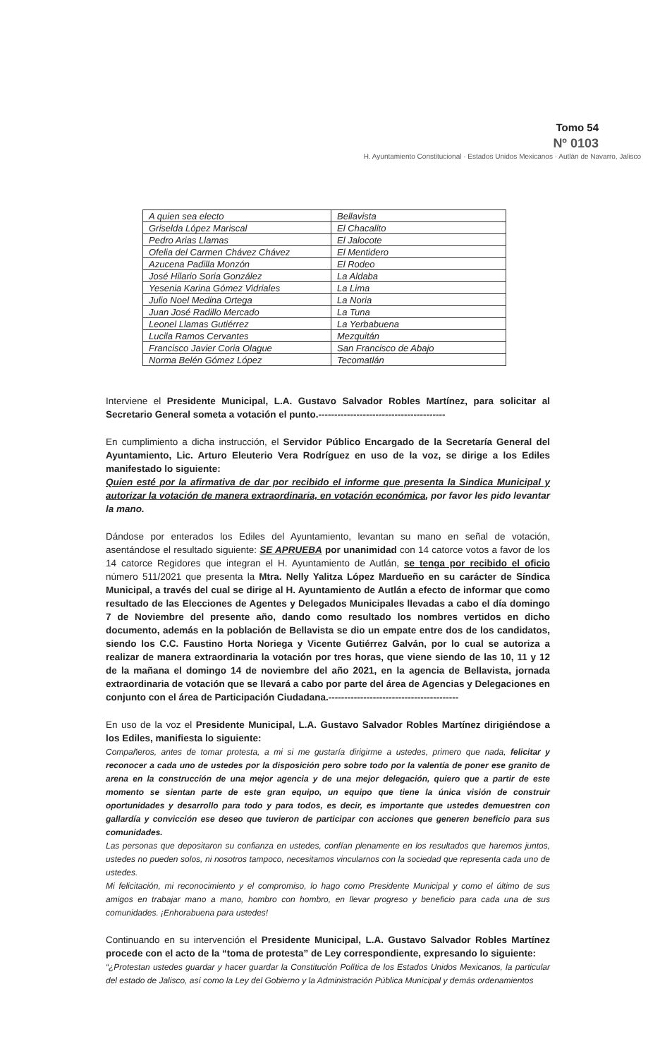Tomo 54
Nº 0103
H. Ayuntamiento Constitucional · Estados Unidos Mexicanos · Autlán de Navarro, Jalisco
| A quien sea electo | Bellavista |
| Griselda López Mariscal | El Chacalito |
| Pedro Arias Llamas | El Jalocote |
| Ofelia del Carmen Chávez Chávez | El Mentidero |
| Azucena Padilla Monzón | El Rodeo |
| José Hilario Soria González | La Aldaba |
| Yesenia Karina Gómez Vidriales | La Lima |
| Julio Noel Medina Ortega | La Noria |
| Juan José Radillo Mercado | La Tuna |
| Leonel Llamas Gutiérrez | La Yerbabuena |
| Lucila Ramos Cervantes | Mezquitán |
| Francisco Javier Coria Olague | San Francisco de Abajo |
| Norma Belén Gómez López | Tecomatlán |
Interviene el Presidente Municipal, L.A. Gustavo Salvador Robles Martínez, para solicitar al Secretario General someta a votación el punto.----------------------------------------
En cumplimiento a dicha instrucción, el Servidor Público Encargado de la Secretaría General del Ayuntamiento, Lic. Arturo Eleuterio Vera Rodríguez en uso de la voz, se dirige a los Ediles manifestado lo siguiente:
Quien esté por la afirmativa de dar por recibido el informe que presenta la Sindica Municipal y autorizar la votación de manera extraordinaria, en votación económica, por favor les pido levantar la mano.
Dándose por enterados los Ediles del Ayuntamiento, levantan su mano en señal de votación, asentándose el resultado siguiente: SE APRUEBA por unanimidad con 14 catorce votos a favor de los 14 catorce Regidores que integran el H. Ayuntamiento de Autlán, se tenga por recibido el oficio número 511/2021 que presenta la Mtra. Nelly Yalitza López Mardueño en su carácter de Síndica Municipal, a través del cual se dirige al H. Ayuntamiento de Autlán a efecto de informar que como resultado de las Elecciones de Agentes y Delegados Municipales llevadas a cabo el día domingo 7 de Noviembre del presente año, dando como resultado los nombres vertidos en dicho documento, además en la población de Bellavista se dio un empate entre dos de los candidatos, siendo los C.C. Faustino Horta Noriega y Vicente Gutiérrez Galván, por lo cual se autoriza a realizar de manera extraordinaria la votación por tres horas, que viene siendo de las 10, 11 y 12 de la mañana el domingo 14 de noviembre del año 2021, en la agencia de Bellavista, jornada extraordinaria de votación que se llevará a cabo por parte del área de Agencias y Delegaciones en conjunto con el área de Participación Ciudadana.-----------------------------------------
En uso de la voz el Presidente Municipal, L.A. Gustavo Salvador Robles Martínez dirigiéndose a los Ediles, manifiesta lo siguiente:
Compañeros, antes de tomar protesta, a mi si me gustaría dirigirme a ustedes, primero que nada, felicitar y reconocer a cada uno de ustedes por la disposición pero sobre todo por la valentía de poner ese granito de arena en la construcción de una mejor agencia y de una mejor delegación, quiero que a partir de este momento se sientan parte de este gran equipo, un equipo que tiene la única visión de construir oportunidades y desarrollo para todo y para todos, es decir, es importante que ustedes demuestren con gallardía y convicción ese deseo que tuvieron de participar con acciones que generen beneficio para sus comunidades.
Las personas que depositaron su confianza en ustedes, confían plenamente en los resultados que haremos juntos, ustedes no pueden solos, ni nosotros tampoco, necesitamos vincularnos con la sociedad que representa cada uno de ustedes.
Mi felicitación, mi reconocimiento y el compromiso, lo hago como Presidente Municipal y como el último de sus amigos en trabajar mano a mano, hombro con hombro, en llevar progreso y beneficio para cada una de sus comunidades. ¡Enhorabuena para ustedes!
Continuando en su intervención el Presidente Municipal, L.A. Gustavo Salvador Robles Martínez procede con el acto de la “toma de protesta” de Ley correspondiente, expresando lo siguiente:
“¿Protestan ustedes guardar y hacer guardar la Constitución Política de los Estados Unidos Mexicanos, la particular del estado de Jalisco, así como la Ley del Gobierno y la Administración Pública Municipal y demás ordenamientos